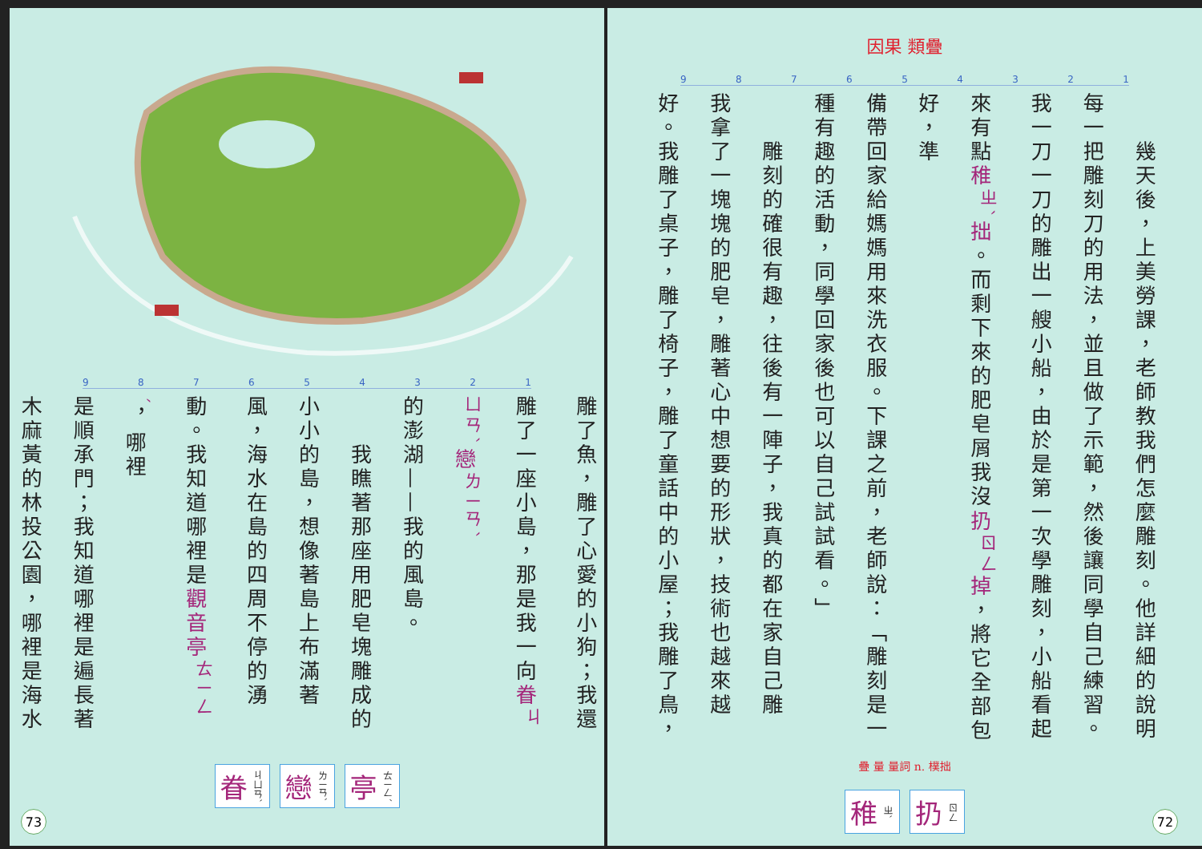因果 類疊
123456789
　　幾天後，上美勞課，老師教我們怎麼雕刻。他詳細的說明
每一把雕刻刀的用法，並且做了示範，然後讓同學自己練習。
我一刀一刀的雕出一艘小船，由於是第一次學雕刻，小船看起
來有點稚<sup>ㄓˋ</sup>拙。而剩下來的肥皂屑我沒扔<sup>ㄖㄥ</sup>掉，將它全部包好，準
備帶回家給媽媽用來洗衣服。下課之前，老師說：「雕刻是一
種有趣的活動，同學回家後也可以自己試試看。」
　　雕刻的確很有趣，往後有一陣子，我真的都在家自己雕
我拿了一塊塊的肥皂，雕著心中想要的形狀，技術也越來越
好。我雕了桌子，雕了椅子，雕了童話中的小屋；我雕了鳥，
疊 量 量詞 n. 樸拙
扔 ㄖㄥ
稚 ㄓˋ
72
123456789
雕了魚，雕了心愛的小狗；我還
雕了一座小島，那是我一向眷<sup>ㄐㄩㄢˋ</sup>戀<sup>ㄌㄧㄢˋ</sup>
的澎湖——我的風島。
　　我瞧著那座用肥皂塊雕成的
小小的島，想像著島上布滿著
風，海水在島的四周不停的湧
動。我知道哪裡是觀音亭<sup>ㄊㄧㄥˊ</sup>，哪裡
是順承門；我知道哪裡是遍長著
木麻黃的林投公園，哪裡是海水
亭 ㄊㄧㄥˊ
戀 ㄌㄧㄢˋ
眷 ㄐㄩㄢˋ
73